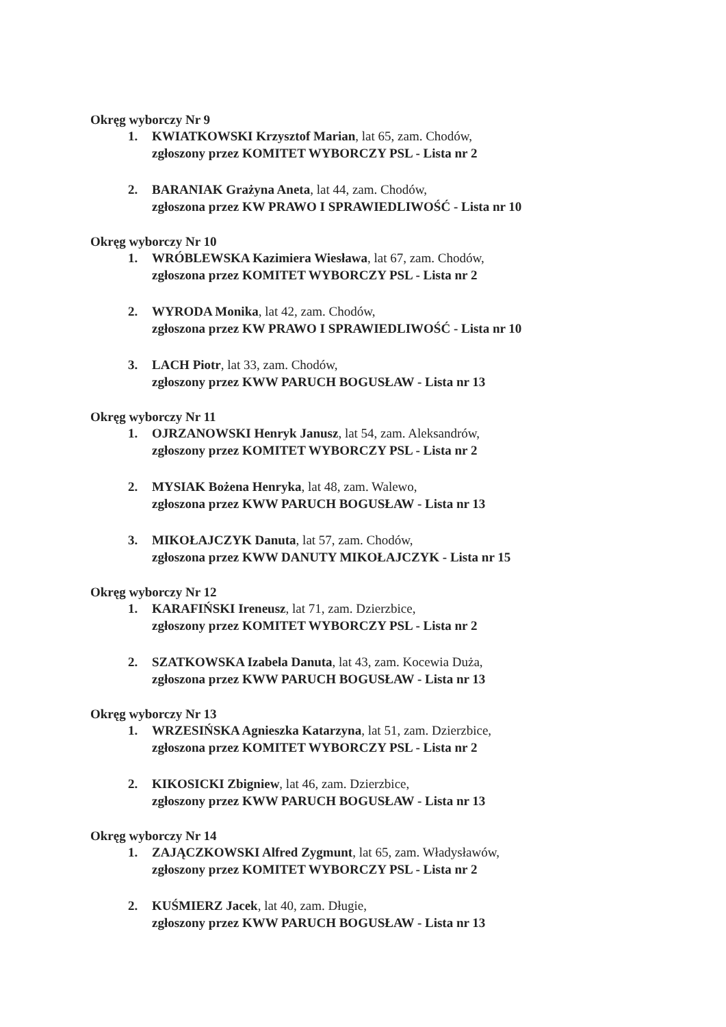Okręg wyborczy Nr 9
1. KWIATKOWSKI Krzysztof Marian, lat 65, zam. Chodów,
zgłoszony przez KOMITET WYBORCZY PSL - Lista nr 2
2. BARANIAK Grażyna Aneta, lat 44, zam. Chodów,
zgłoszona przez KW PRAWO I SPRAWIEDLIWOŚĆ - Lista nr 10
Okręg wyborczy Nr 10
1. WRÓBLEWSKA Kazimiera Wiesława, lat 67, zam. Chodów,
zgłoszona przez KOMITET WYBORCZY PSL - Lista nr 2
2. WYRODA Monika, lat 42, zam. Chodów,
zgłoszona przez KW PRAWO I SPRAWIEDLIWOŚĆ - Lista nr 10
3. LACH Piotr, lat 33, zam. Chodów,
zgłoszony przez KWW PARUCH BOGUSŁAW - Lista nr 13
Okręg wyborczy Nr 11
1. OJRZANOWSKI Henryk Janusz, lat 54, zam. Aleksandrów,
zgłoszony przez KOMITET WYBORCZY PSL - Lista nr 2
2. MYSIAK Bożena Henryka, lat 48, zam. Walewo,
zgłoszona przez KWW PARUCH BOGUSŁAW - Lista nr 13
3. MIKOŁAJCZYK Danuta, lat 57, zam. Chodów,
zgłoszona przez KWW DANUTY MIKOŁAJCZYK - Lista nr 15
Okręg wyborczy Nr 12
1. KARAFIŃSKI Ireneusz, lat 71, zam. Dzierzbice,
zgłoszony przez KOMITET WYBORCZY PSL - Lista nr 2
2. SZATKOWSKA Izabela Danuta, lat 43, zam. Kocewia Duża,
zgłoszona przez KWW PARUCH BOGUSŁAW - Lista nr 13
Okręg wyborczy Nr 13
1. WRZESIŃSKA Agnieszka Katarzyna, lat 51, zam. Dzierzbice,
zgłoszona przez KOMITET WYBORCZY PSL - Lista nr 2
2. KIKOSICKI Zbigniew, lat 46, zam. Dzierzbice,
zgłoszony przez KWW PARUCH BOGUSŁAW - Lista nr 13
Okręg wyborczy Nr 14
1. ZAJĄCZKOWSKI Alfred Zygmunt, lat 65, zam. Władysławów,
zgłoszony przez KOMITET WYBORCZY PSL - Lista nr 2
2. KUŚMIERZ Jacek, lat 40, zam. Długie,
zgłoszony przez KWW PARUCH BOGUSŁAW - Lista nr 13